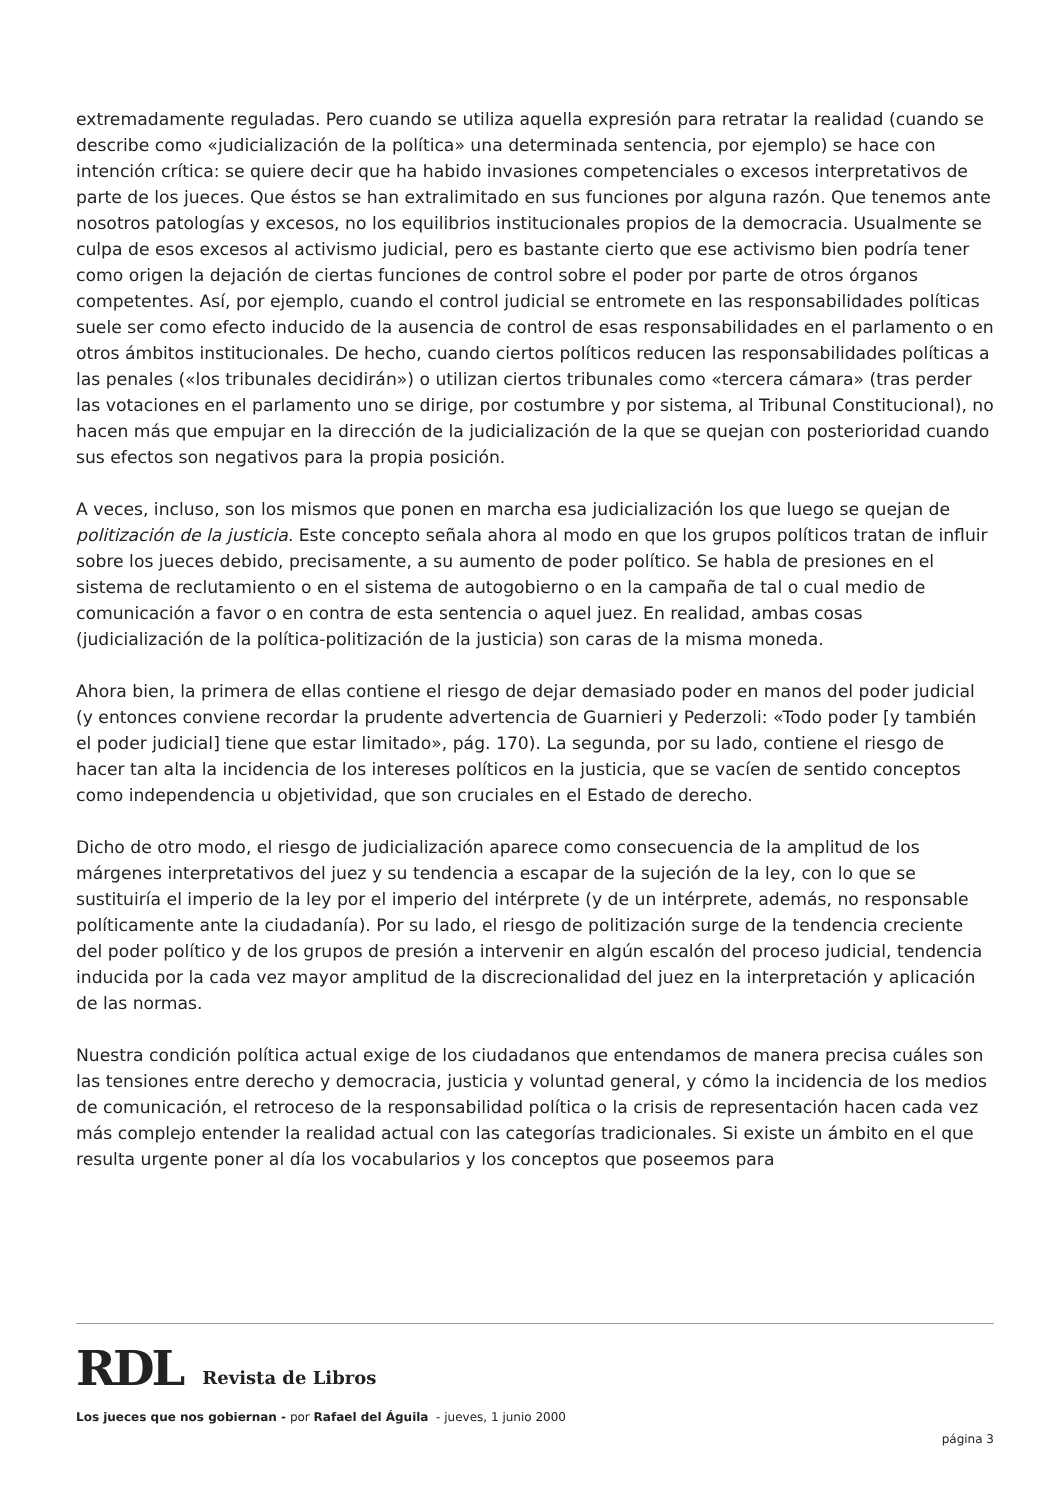extremadamente reguladas. Pero cuando se utiliza aquella expresión para retratar la realidad (cuando se describe como «judicialización de la política» una determinada sentencia, por ejemplo) se hace con intención crítica: se quiere decir que ha habido invasiones competenciales o excesos interpretativos de parte de los jueces. Que éstos se han extralimitado en sus funciones por alguna razón. Que tenemos ante nosotros patologías y excesos, no los equilibrios institucionales propios de la democracia. Usualmente se culpa de esos excesos al activismo judicial, pero es bastante cierto que ese activismo bien podría tener como origen la dejación de ciertas funciones de control sobre el poder por parte de otros órganos competentes. Así, por ejemplo, cuando el control judicial se entromete en las responsabilidades políticas suele ser como efecto inducido de la ausencia de control de esas responsabilidades en el parlamento o en otros ámbitos institucionales. De hecho, cuando ciertos políticos reducen las responsabilidades políticas a las penales («los tribunales decidirán») o utilizan ciertos tribunales como «tercera cámara» (tras perder las votaciones en el parlamento uno se dirige, por costumbre y por sistema, al Tribunal Constitucional), no hacen más que empujar en la dirección de la judicialización de la que se quejan con posterioridad cuando sus efectos son negativos para la propia posición.
A veces, incluso, son los mismos que ponen en marcha esa judicialización los que luego se quejan de politización de la justicia. Este concepto señala ahora al modo en que los grupos políticos tratan de influir sobre los jueces debido, precisamente, a su aumento de poder político. Se habla de presiones en el sistema de reclutamiento o en el sistema de autogobierno o en la campaña de tal o cual medio de comunicación a favor o en contra de esta sentencia o aquel juez. En realidad, ambas cosas (judicialización de la política-politización de la justicia) son caras de la misma moneda.
Ahora bien, la primera de ellas contiene el riesgo de dejar demasiado poder en manos del poder judicial (y entonces conviene recordar la prudente advertencia de Guarnieri y Pederzoli: «Todo poder [y también el poder judicial] tiene que estar limitado», pág. 170). La segunda, por su lado, contiene el riesgo de hacer tan alta la incidencia de los intereses políticos en la justicia, que se vacíen de sentido conceptos como independencia u objetividad, que son cruciales en el Estado de derecho.
Dicho de otro modo, el riesgo de judicialización aparece como consecuencia de la amplitud de los márgenes interpretativos del juez y su tendencia a escapar de la sujeción de la ley, con lo que se sustituiría el imperio de la ley por el imperio del intérprete (y de un intérprete, además, no responsable políticamente ante la ciudadanía). Por su lado, el riesgo de politización surge de la tendencia creciente del poder político y de los grupos de presión a intervenir en algún escalón del proceso judicial, tendencia inducida por la cada vez mayor amplitud de la discrecionalidad del juez en la interpretación y aplicación de las normas.
Nuestra condición política actual exige de los ciudadanos que entendamos de manera precisa cuáles son las tensiones entre derecho y democracia, justicia y voluntad general, y cómo la incidencia de los medios de comunicación, el retroceso de la responsabilidad política o la crisis de representación hacen cada vez más complejo entender la realidad actual con las categorías tradicionales. Si existe un ámbito en el que resulta urgente poner al día los vocabularios y los conceptos que poseemos para
RDL Revista de Libros
Los jueces que nos gobiernan - por Rafael del Águila - jueves, 1 junio 2000
página 3